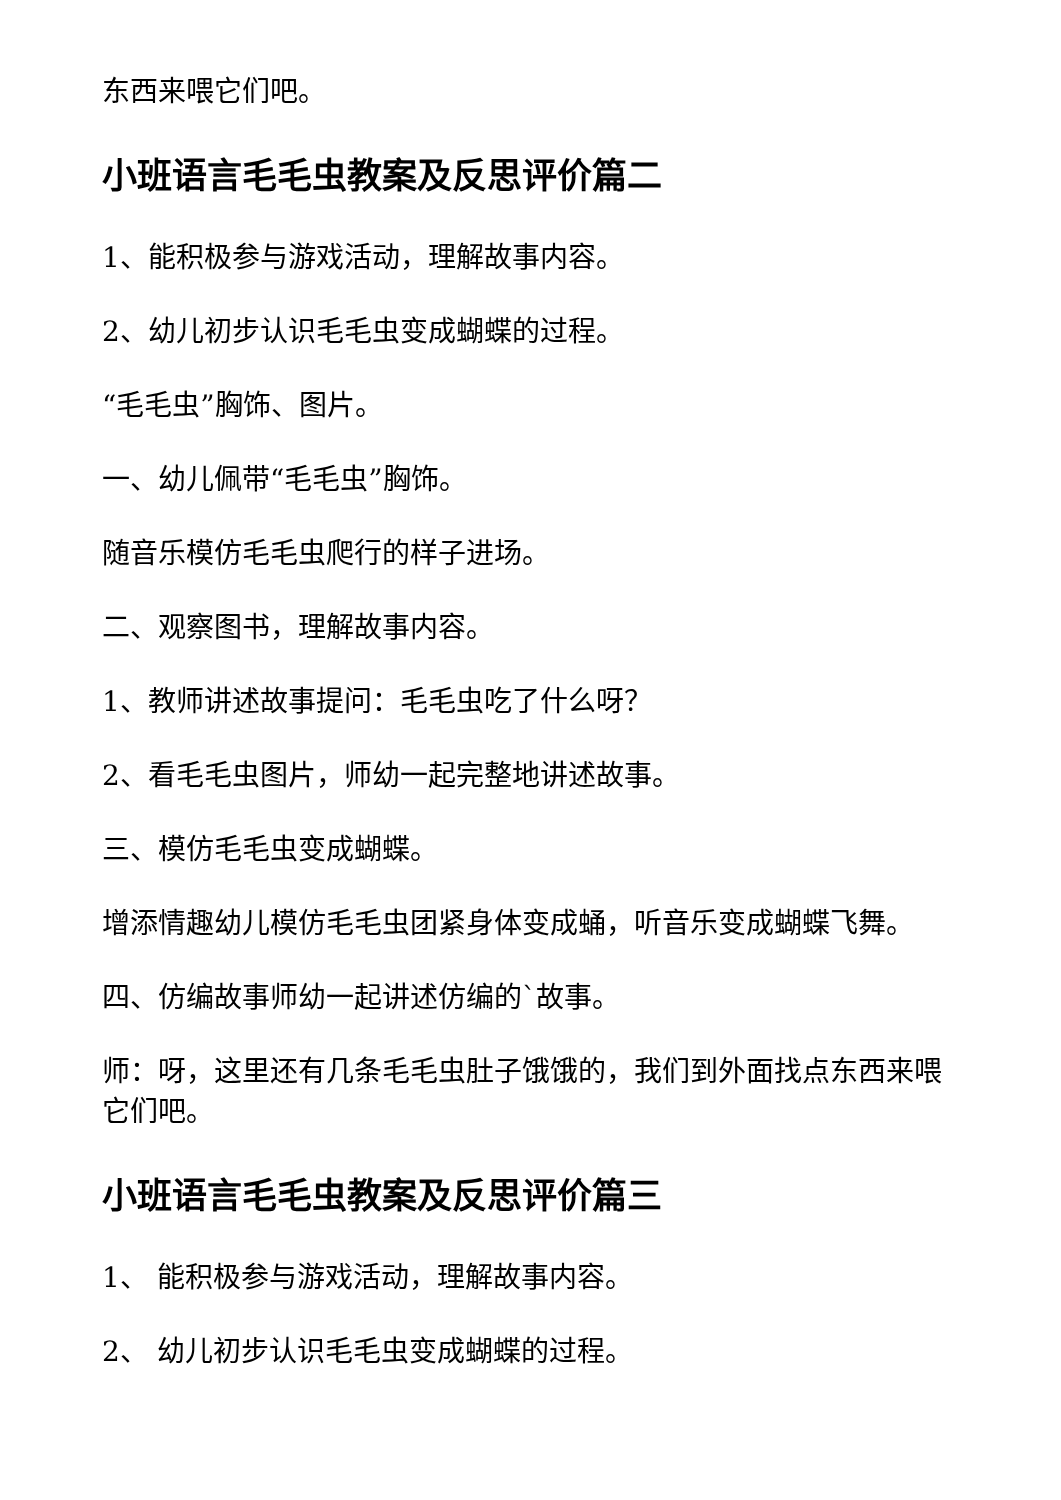东西来喂它们吧。
小班语言毛毛虫教案及反思评价篇二
1、能积极参与游戏活动，理解故事内容。
2、幼儿初步认识毛毛虫变成蝴蝶的过程。
“毛毛虫”胸饰、图片。
一、幼儿佩带“毛毛虫”胸饰。
随音乐模仿毛毛虫爬行的样子进场。
二、观察图书，理解故事内容。
1、教师讲述故事提问：毛毛虫吃了什么呀？
2、看毛毛虫图片，师幼一起完整地讲述故事。
三、模仿毛毛虫变成蝴蝶。
增添情趣幼儿模仿毛毛虫团紧身体变成蛹，听音乐变成蝴蝶飞舞。
四、仿编故事师幼一起讲述仿编的`故事。
师：呀，这里还有几条毛毛虫肚子饿饿的，我们到外面找点东西来喂它们吧。
小班语言毛毛虫教案及反思评价篇三
1、 能积极参与游戏活动，理解故事内容。
2、 幼儿初步认识毛毛虫变成蝴蝶的过程。